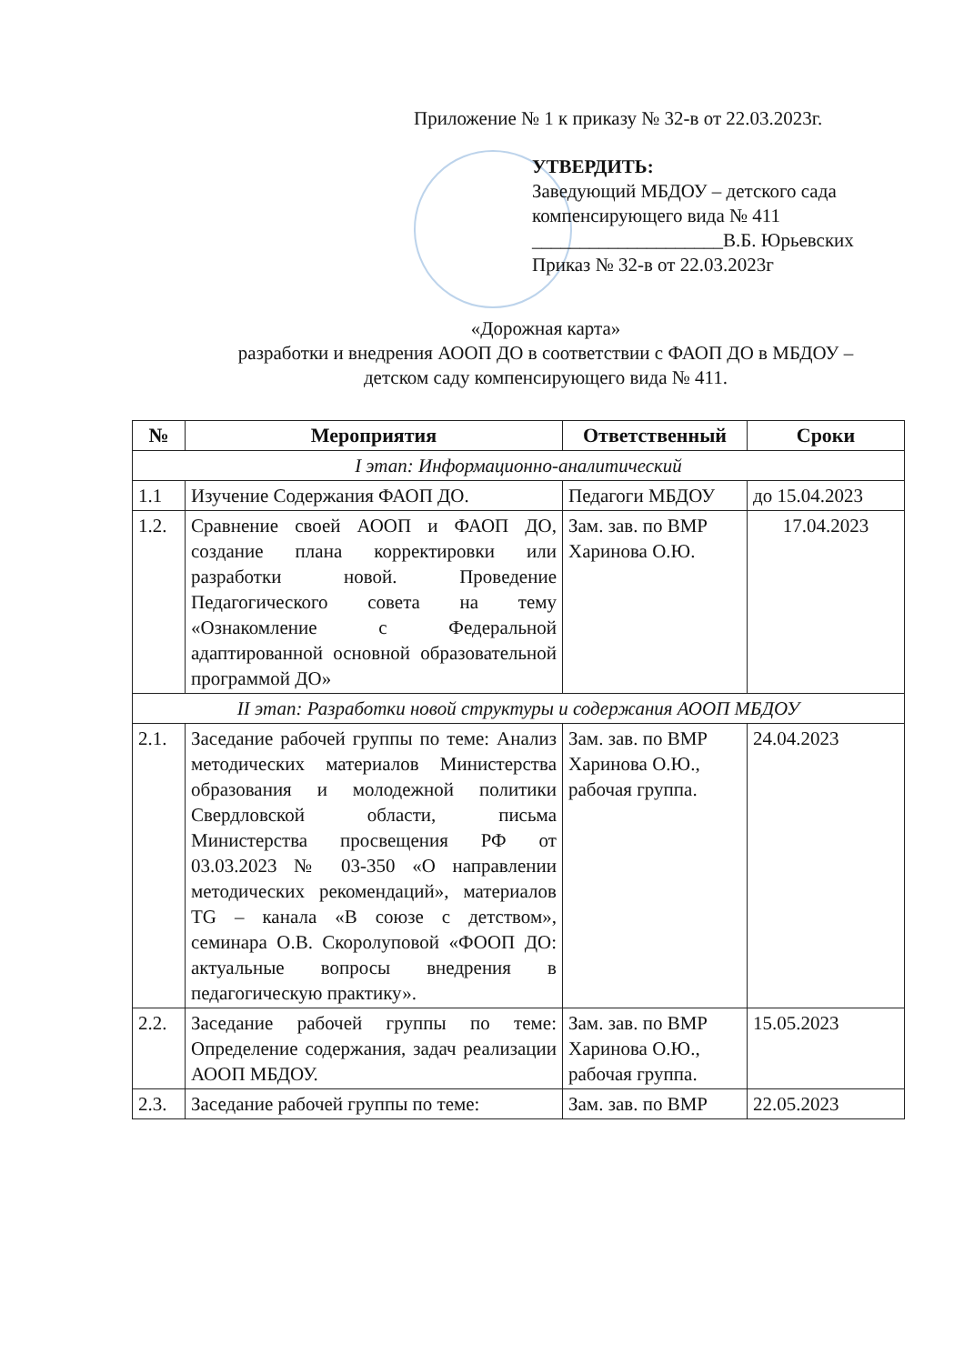Приложение № 1 к приказу № 32-в от 22.03.2023г.
УТВЕРДИТЬ:
Заведующий МБДОУ – детского сада
компенсирующего вида № 411
____________________В.Б. Юрьевских
Приказ № 32-в от 22.03.2023г
«Дорожная карта»
разработки и внедрения АООП ДО в соответствии с ФАОП ДО в МБДОУ – детском саду компенсирующего вида № 411.
| № | Мероприятия | Ответственный | Сроки |
| --- | --- | --- | --- |
| I этап: Информационно-аналитический | | | |
| 1.1 | Изучение Содержания ФАОП ДО. | Педагоги МБДОУ | до 15.04.2023 |
| 1.2. | Сравнение своей АООП и ФАОП ДО, создание плана корректировки или разработки новой. Проведение Педагогического совета на тему «Ознакомление с Федеральной адаптированной основной образовательной программой ДО» | Зам. зав. по ВМР Харинова О.Ю. | 17.04.2023 |
| II этап: Разработки новой структуры и содержания АООП МБДОУ | | | |
| 2.1. | Заседание рабочей группы по теме: Анализ методических материалов Министерства образования и молодежной политики Свердловской области, письма Министерства просвещения РФ от 03.03.2023 № 03-350 «О направлении методических рекомендаций», материалов TG – канала «В союзе с детством», семинара О.В. Скоролуповой «ФООП ДО: актуальные вопросы внедрения в педагогическую практику». | Зам. зав. по ВМР Харинова О.Ю., рабочая группа. | 24.04.2023 |
| 2.2. | Заседание рабочей группы по теме: Определение содержания, задач реализации АООП МБДОУ. | Зам. зав. по ВМР Харинова О.Ю., рабочая группа. | 15.05.2023 |
| 2.3. | Заседание рабочей группы по теме: | Зам. зав. по ВМР | 22.05.2023 |